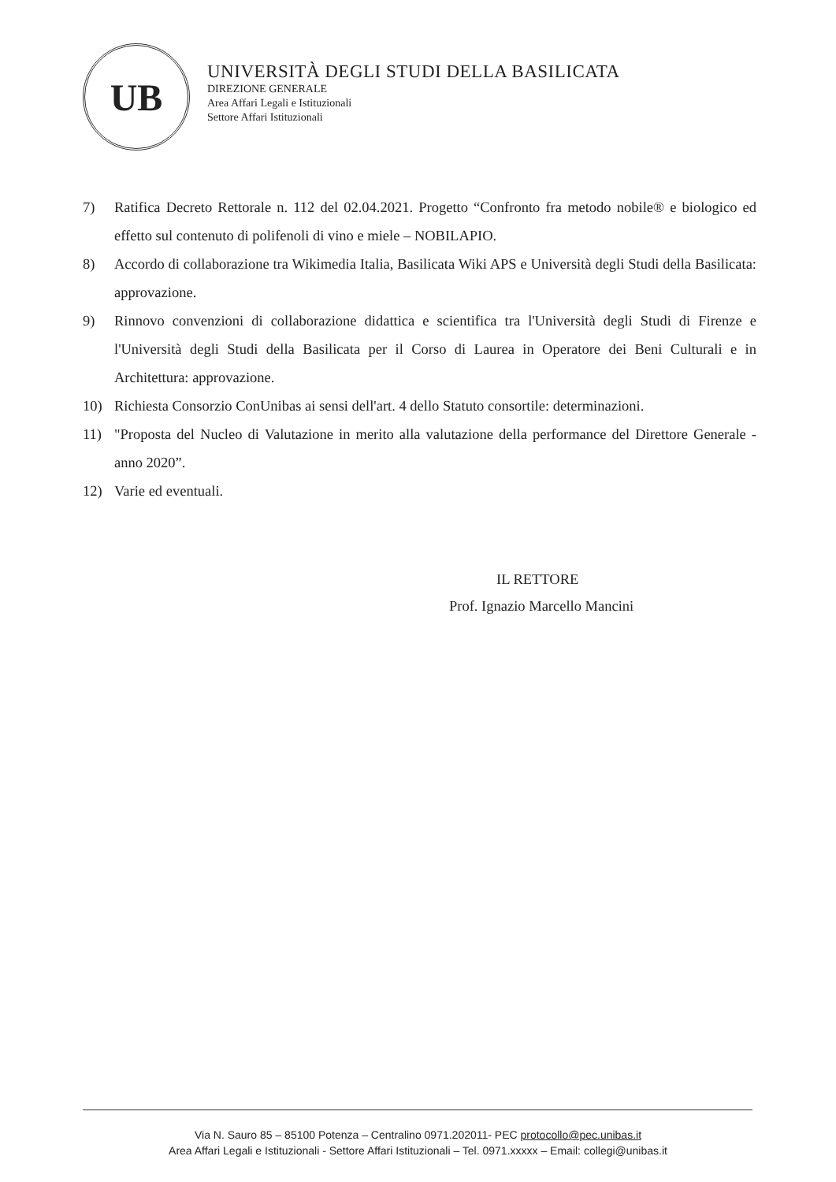UB
UNIVERSITÀ DEGLI STUDI DELLA BASILICATA
DIREZIONE GENERALE
Area Affari Legali e Istituzionali
Settore Affari Istituzionali
7) Ratifica Decreto Rettorale n. 112 del 02.04.2021. Progetto “Confronto fra metodo nobile® e biologico ed effetto sul contenuto di polifenoli di vino e miele – NOBILAPIO.
8) Accordo di collaborazione tra Wikimedia Italia, Basilicata Wiki APS e Università degli Studi della Basilicata: approvazione.
9) Rinnovo convenzioni di collaborazione didattica e scientifica tra l'Università degli Studi di Firenze e l'Università degli Studi della Basilicata per il Corso di Laurea in Operatore dei Beni Culturali e in Architettura: approvazione.
10) Richiesta Consorzio ConUnibas ai sensi dell'art. 4 dello Statuto consortile: determinazioni.
11) "Proposta del Nucleo di Valutazione in merito alla valutazione della performance del Direttore Generale - anno 2020”.
12) Varie ed eventuali.
IL RETTORE
Prof. Ignazio Marcello Mancini
Via N. Sauro 85 – 85100 Potenza – Centralino 0971.202011- PEC protocollo@pec.unibas.it
Area Affari Legali e Istituzionali - Settore Affari Istituzionali – Tel. 0971.xxxxx – Email: collegi@unibas.it